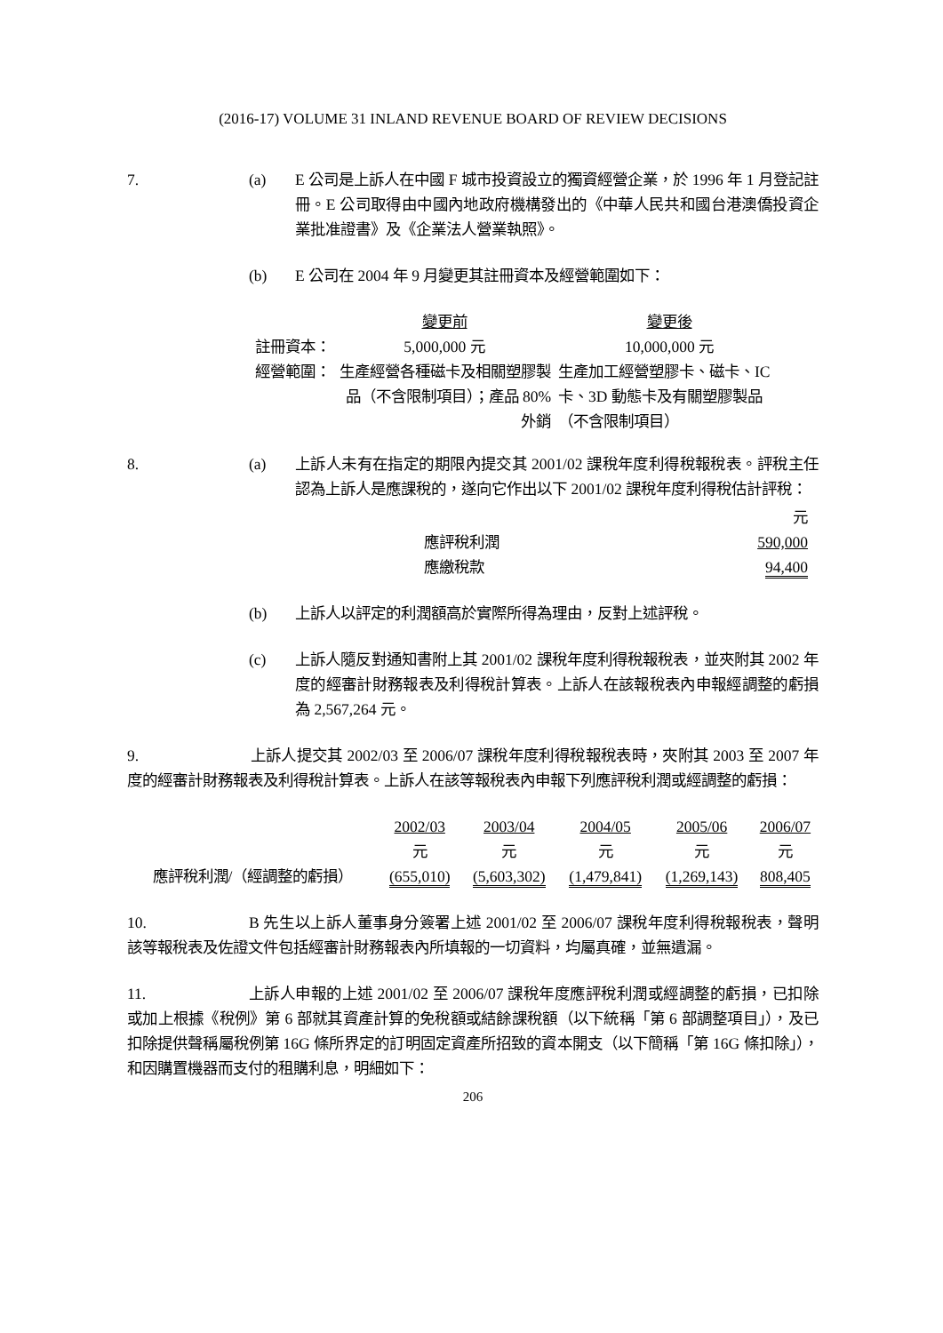(2016-17) VOLUME 31 INLAND REVENUE BOARD OF REVIEW DECISIONS
7. (a) E 公司是上訴人在中國 F 城市投資設立的獨資經營企業，於 1996 年 1 月登記註冊。E 公司取得由中國內地政府機構發出的《中華人民共和國台港澳僑投資企業批准證書》及《企業法人營業執照》。
(b) E 公司在 2004 年 9 月變更其註冊資本及經營範圍如下：
| | 變更前 | 變更後 |
| --- | --- | --- |
| 註冊資本： | 5,000,000 元 | 10,000,000 元 |
| 經營範圍： | 生產經營各種磁卡及相關塑膠製品（不含限制項目）；產品 80% 外銷 | 生產加工經營塑膠卡、磁卡、IC 卡、3D 動態卡及有關塑膠製品（不含限制項目） |
8. (a) 上訴人未有在指定的期限內提交其 2001/02 課稅年度利得稅報稅表。評稅主任認為上訴人是應課稅的，遂向它作出以下 2001/02 課稅年度利得稅估計評稅：
| | 元 |
| 應評稅利潤 | 590,000 |
| 應繳稅款 | 94,400 |
(b) 上訴人以評定的利潤額高於實際所得為理由，反對上述評稅。
(c) 上訴人隨反對通知書附上其 2001/02 課稅年度利得稅報稅表，並夾附其 2002 年度的經審計財務報表及利得稅計算表。上訴人在該報稅表內申報經調整的虧損為 2,567,264 元。
9. 上訴人提交其 2002/03 至 2006/07 課稅年度利得稅報稅表時，夾附其 2003 至 2007 年度的經審計財務報表及利得稅計算表。上訴人在該等報稅表內申報下列應評稅利潤或經調整的虧損：
| | 2002/03 | 2003/04 | 2004/05 | 2005/06 | 2006/07 |
| | 元 | 元 | 元 | 元 | 元 |
| 應評稅利潤/（經調整的虧損） | (655,010) | (5,603,302) | (1,479,841) | (1,269,143) | 808,405 |
10. B 先生以上訴人董事身分簽署上述 2001/02 至 2006/07 課稅年度利得稅報稅表，聲明該等報稅表及佐證文件包括經審計財務報表內所填報的一切資料，均屬真確，並無遺漏。
11. 上訴人申報的上述 2001/02 至 2006/07 課稅年度應評稅利潤或經調整的虧損，已扣除或加上根據《稅例》第 6 部就其資產計算的免稅額或結餘課稅額（以下統稱「第 6 部調整項目」），及已扣除提供聲稱屬稅例第 16G 條所界定的訂明固定資產所招致的資本開支（以下簡稱「第 16G 條扣除」），和因購置機器而支付的租購利息，明細如下：
206